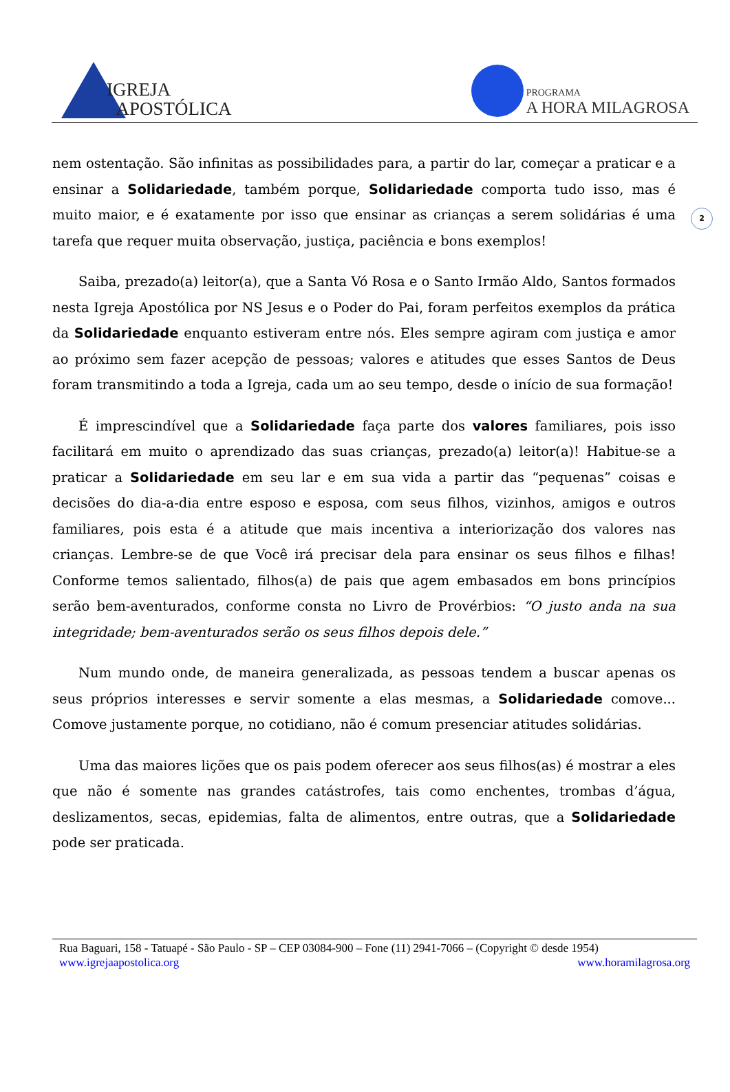IGREJA
APOSTÓLICA
PROGRAMA
A HORA MILAGROSA
2
nem ostentação. São infinitas as possibilidades para, a partir do lar, começar a praticar e a ensinar a Solidariedade, também porque, Solidariedade comporta tudo isso, mas é muito maior, e é exatamente por isso que ensinar as crianças a serem solidárias é uma tarefa que requer muita observação, justiça, paciência e bons exemplos!
Saiba, prezado(a) leitor(a), que a Santa Vó Rosa e o Santo Irmão Aldo, Santos formados nesta Igreja Apostólica por NS Jesus e o Poder do Pai, foram perfeitos exemplos da prática da Solidariedade enquanto estiveram entre nós. Eles sempre agiram com justiça e amor ao próximo sem fazer acepção de pessoas; valores e atitudes que esses Santos de Deus foram transmitindo a toda a Igreja, cada um ao seu tempo, desde o início de sua formação!
É imprescindível que a Solidariedade faça parte dos valores familiares, pois isso facilitará em muito o aprendizado das suas crianças, prezado(a) leitor(a)! Habitue-se a praticar a Solidariedade em seu lar e em sua vida a partir das “pequenas” coisas e decisões do dia-a-dia entre esposo e esposa, com seus filhos, vizinhos, amigos e outros familiares, pois esta é a atitude que mais incentiva a interiorização dos valores nas crianças. Lembre-se de que Você irá precisar dela para ensinar os seus filhos e filhas! Conforme temos salientado, filhos(a) de pais que agem embasados em bons princípios serão bem-aventurados, conforme consta no Livro de Provérbios: “O justo anda na sua integridade; bem-aventurados serão os seus filhos depois dele.”
Num mundo onde, de maneira generalizada, as pessoas tendem a buscar apenas os seus próprios interesses e servir somente a elas mesmas, a Solidariedade comove... Comove justamente porque, no cotidiano, não é comum presenciar atitudes solidárias.
Uma das maiores lições que os pais podem oferecer aos seus filhos(as) é mostrar a eles que não é somente nas grandes catástrofes, tais como enchentes, trombas d’água, deslizamentos, secas, epidemias, falta de alimentos, entre outras, que a Solidariedade pode ser praticada.
Rua Baguari, 158 - Tatuapé - São Paulo - SP – CEP 03084-900 – Fone (11) 2941-7066 – (Copyright © desde 1954)
www.igrejaapostolica.org www.horamilagrosa.org